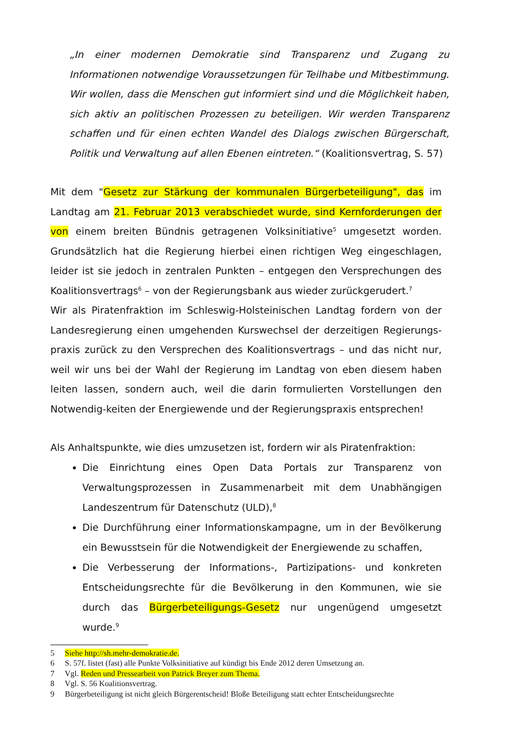„In einer modernen Demokratie sind Transparenz und Zugang zu Informationen notwendige Voraussetzungen für Teilhabe und Mitbestimmung. Wir wollen, dass die Menschen gut informiert sind und die Möglichkeit haben, sich aktiv an politischen Prozessen zu beteiligen. Wir werden Transparenz schaffen und für einen echten Wandel des Dialogs zwischen Bürgerschaft, Politik und Verwaltung auf allen Ebenen eintreten.“ (Koalitionsvertrag, S. 57)
Mit dem "Gesetz zur Stärkung der kommunalen Bürgerbeteiligung", das im Landtag am 21. Februar 2013 verabschiedet wurde, sind Kernforderungen der von einem breiten Bündnis getragenen Volksinitiative<sup>5</sup> umgesetzt worden. Grundsätzlich hat die Regierung hierbei einen richtigen Weg eingeschlagen, leider ist sie jedoch in zentralen Punkten – entgegen den Versprechungen des Koalitionsvertrags<sup>6</sup> – von der Regierungsbank aus wieder zurückgerudert.<sup>7</sup>
Wir als Piratenfraktion im Schleswig-Holsteinischen Landtag fordern von der Landesregierung einen umgehenden Kurswechsel der derzeitigen Regierungs-praxis zurück zu den Versprechen des Koalitionsvertrags – und das nicht nur, weil wir uns bei der Wahl der Regierung im Landtag von eben diesem haben leiten lassen, sondern auch, weil die darin formulierten Vorstellungen den Notwendig-keiten der Energiewende und der Regierungspraxis entsprechen!
Als Anhaltspunkte, wie dies umzusetzen ist, fordern wir als Piratenfraktion:
Die Einrichtung eines Open Data Portals zur Transparenz von Verwaltungsprozessen in Zusammenarbeit mit dem Unabhängigen Landeszentrum für Datenschutz (ULD),<sup>8</sup>
Die Durchführung einer Informationskampagne, um in der Bevölkerung ein Bewusstsein für die Notwendigkeit der Energiewende zu schaffen,
Die Verbesserung der Informations-, Partizipations- und konkreten Entscheidungsrechte für die Bevölkerung in den Kommunen, wie sie durch das Bürgerbeteiligungs-Gesetz nur ungenügend umgesetzt wurde.<sup>9</sup>
5 Siehe http://sh.mehr-demokratie.de.
6 S. 57f. listet (fast) alle Punkte Volksinitiative auf kündigt bis Ende 2012 deren Umsetzung an.
7 Vgl. Reden und Pressearbeit von Patrick Breyer zum Thema.
8 Vgl. S. 56 Koalitionsvertrag.
9 Bürgerbeteiligung ist nicht gleich Bürgerentscheid! Bloße Beteiligung statt echter Entscheidungsrechte